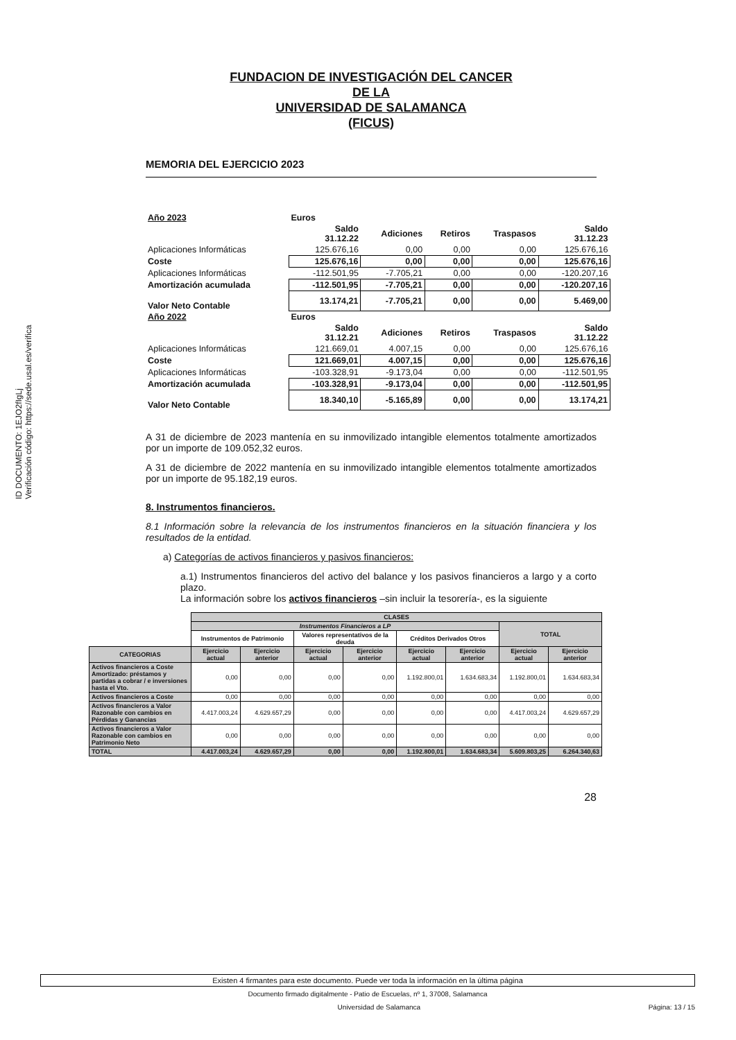ID DOCUMENTO: 1EJO2fIgLj
Verificación código: https://sede.usal.es/verifica
FUNDACION DE INVESTIGACIÓN DEL CANCER
DE LA
UNIVERSIDAD DE SALAMANCA
(FICUS)
MEMORIA DEL EJERCICIO 2023
| Año 2023 | Euros | | | | |
| | Saldo 31.12.22 | Adiciones | Retiros | Traspasos | Saldo 31.12.23 |
| Aplicaciones Informáticas | 125.676,16 | 0,00 | 0,00 | 0,00 | 125.676,16 |
| Coste | 125.676,16 | 0,00 | 0,00 | 0,00 | 125.676,16 |
| Aplicaciones Informáticas | -112.501,95 | -7.705,21 | 0,00 | 0,00 | -120.207,16 |
| Amortización acumulada | -112.501,95 | -7.705,21 | 0,00 | 0,00 | -120.207,16 |
| Valor Neto Contable | 13.174,21 | -7.705,21 | 0,00 | 0,00 | 5.469,00 |
| Año 2022 | Euros | | | | |
| | Saldo 31.12.21 | Adiciones | Retiros | Traspasos | Saldo 31.12.22 |
| Aplicaciones Informáticas | 121.669,01 | 4.007,15 | 0,00 | 0,00 | 125.676,16 |
| Coste | 121.669,01 | 4.007,15 | 0,00 | 0,00 | 125.676,16 |
| Aplicaciones Informáticas | -103.328,91 | -9.173,04 | 0,00 | 0,00 | -112.501,95 |
| Amortización acumulada | -103.328,91 | -9.173,04 | 0,00 | 0,00 | -112.501,95 |
| Valor Neto Contable | 18.340,10 | -5.165,89 | 0,00 | 0,00 | 13.174,21 |
A 31 de diciembre de 2023 mantenía en su inmovilizado intangible elementos totalmente amortizados por un importe de 109.052,32 euros.
A 31 de diciembre de 2022 mantenía en su inmovilizado intangible elementos totalmente amortizados por un importe de 95.182,19 euros.
8. Instrumentos financieros.
8.1 Información sobre la relevancia de los instrumentos financieros en la situación financiera y los resultados de la entidad.
a) Categorías de activos financieros y pasivos financieros:
a.1) Instrumentos financieros del activo del balance y los pasivos financieros a largo y a corto plazo.
La información sobre los activos financieros –sin incluir la tesorería-, es la siguiente
| | CLASES | | | | | | | |
| --- | --- | --- | --- | --- | --- | --- | --- | --- |
| | Instrumentos Financieros a LP | | | | | | TOTAL | |
| | Instrumentos de Patrimonio | | Valores representativos de la deuda | | Créditos Derivados Otros | | | |
| CATEGORIAS | Ejercicio actual | Ejercicio anterior | Ejercicio actual | Ejercicio anterior | Ejercicio actual | Ejercicio anterior | Ejercicio actual | Ejercicio anterior |
| Activos financieros a Coste Amortizado: préstamos y partidas a cobrar / e inversiones hasta el Vto. | 0,00 | 0,00 | 0,00 | 0,00 | 1.192.800,01 | 1.634.683,34 | 1.192.800,01 | 1.634.683,34 |
| Activos financieros a Coste | 0,00 | 0,00 | 0,00 | 0,00 | 0,00 | 0,00 | 0,00 | 0,00 |
| Activos financieros a Valor Razonable con cambios en Pérdidas y Ganancias | 4.417.003,24 | 4.629.657,29 | 0,00 | 0,00 | 0,00 | 0,00 | 4.417.003,24 | 4.629.657,29 |
| Activos financieros a Valor Razonable con cambios en Patrimonio Neto | 0,00 | 0,00 | 0,00 | 0,00 | 0,00 | 0,00 | 0,00 | 0,00 |
| TOTAL | 4.417.003,24 | 4.629.657,29 | 0,00 | 0,00 | 1.192.800,01 | 1.634.683,34 | 5.609.803,25 | 6.264.340,63 |
28
Existen 4 firmantes para este documento. Puede ver toda la información en la última página
Documento firmado digitalmente - Patio de Escuelas, nº 1, 37008, Salamanca
Universidad de Salamanca Página: 13 / 15